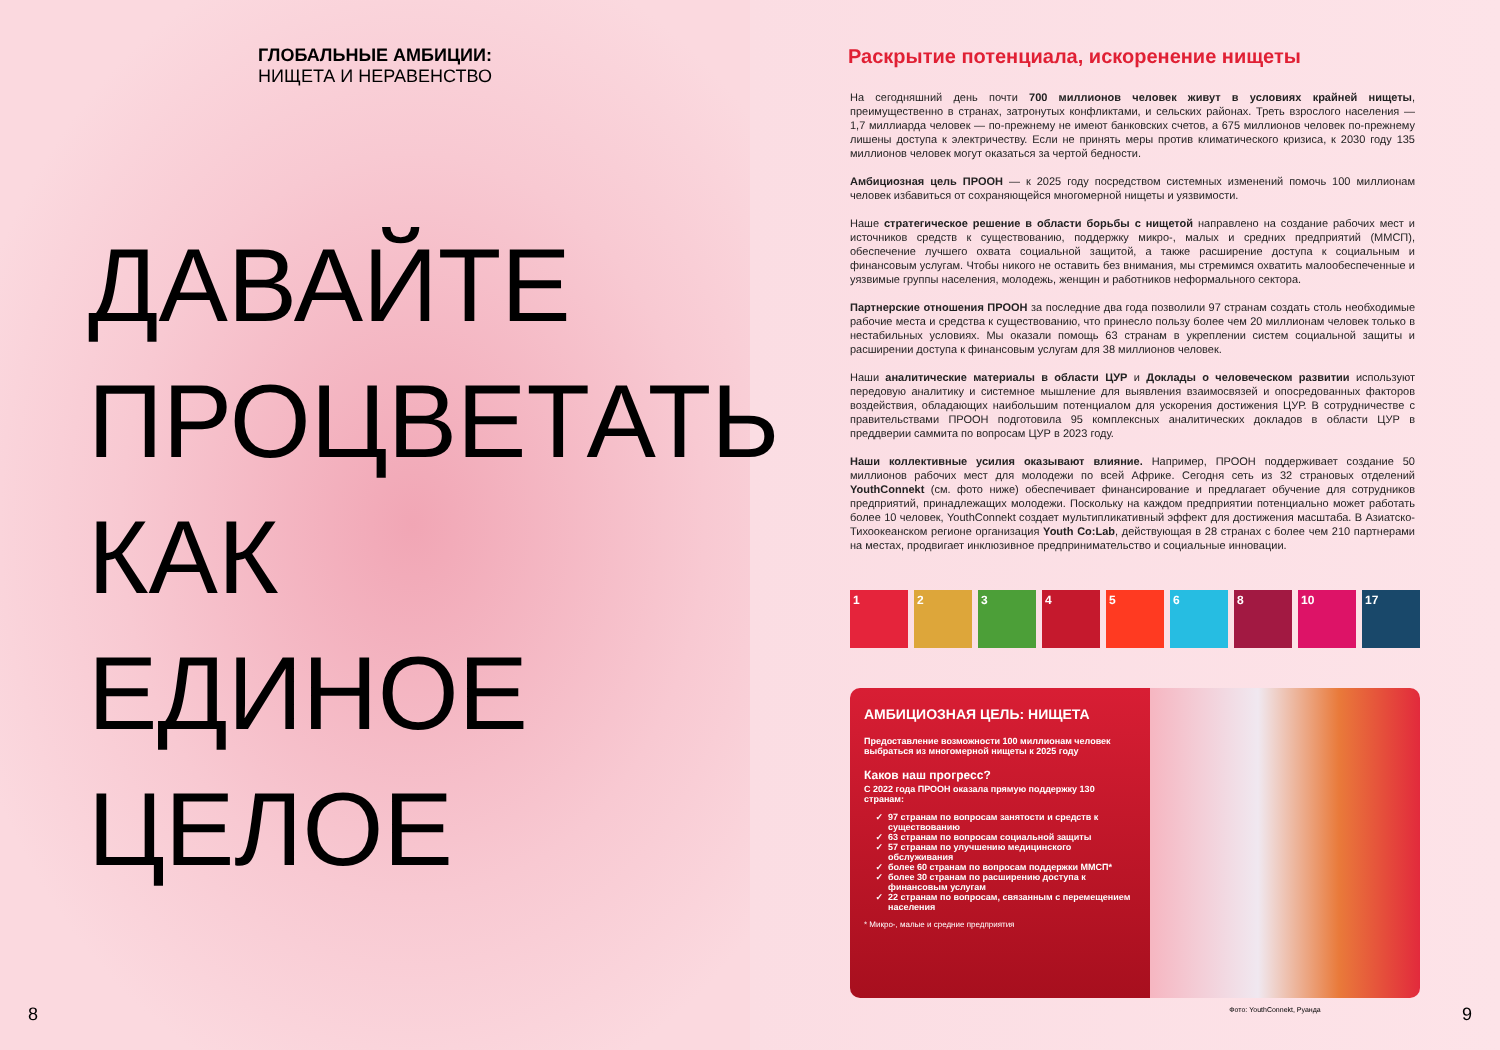ГЛОБАЛЬНЫЕ АМБИЦИИ:
НИЩЕТА И НЕРАВЕНСТВО
ДАВАЙТЕ
ПРОЦВЕТАТЬ
КАК
ЕДИНОЕ
ЦЕЛОЕ
8
Раскрытие потенциала, искоренение нищеты
На сегодняшний день почти 700 миллионов человек живут в условиях крайней нищеты, преимущественно в странах, затронутых конфликтами, и сельских районах. Треть взрослого населения — 1,7 миллиарда человек — по-прежнему не имеют банковских счетов, а 675 миллионов человек по-прежнему лишены доступа к электричеству. Если не принять меры против климатического кризиса, к 2030 году 135 миллионов человек могут оказаться за чертой бедности.
Амбициозная цель ПРООН — к 2025 году посредством системных изменений помочь 100 миллионам человек избавиться от сохраняющейся многомерной нищеты и уязвимости.
Наше стратегическое решение в области борьбы с нищетой направлено на создание рабочих мест и источников средств к существованию, поддержку микро-, малых и средних предприятий (ММСП), обеспечение лучшего охвата социальной защитой, а также расширение доступа к социальным и финансовым услугам. Чтобы никого не оставить без внимания, мы стремимся охватить малообеспеченные и уязвимые группы населения, молодежь, женщин и работников неформального сектора.
Партнерские отношения ПРООН за последние два года позволили 97 странам создать столь необходимые рабочие места и средства к существованию, что принесло пользу более чем 20 миллионам человек только в нестабильных условиях. Мы оказали помощь 63 странам в укреплении систем социальной защиты и расширении доступа к финансовым услугам для 38 миллионов человек.
Наши аналитические материалы в области ЦУР и Доклады о человеческом развитии используют передовую аналитику и системное мышление для выявления взаимосвязей и опосредованных факторов воздействия, обладающих наибольшим потенциалом для ускорения достижения ЦУР. В сотрудничестве с правительствами ПРООН подготовила 95 комплексных аналитических докладов в области ЦУР в преддверии саммита по вопросам ЦУР в 2023 году.
Наши коллективные усилия оказывают влияние. Например, ПРООН поддерживает создание 50 миллионов рабочих мест для молодежи по всей Африке. Сегодня сеть из 32 страновых отделений YouthConnekt (см. фото ниже) обеспечивает финансирование и предлагает обучение для сотрудников предприятий, принадлежащих молодежи. Поскольку на каждом предприятии потенциально может работать более 10 человек, YouthConnekt создает мультипликативный эффект для достижения масштаба. В Азиатско-Тихоокеанском регионе организация Youth Co:Lab, действующая в 28 странах с более чем 210 партнерами на местах, продвигает инклюзивное предпринимательство и социальные инновации.
1 2 3 4 5 6 8 10 17
АМБИЦИОЗНАЯ ЦЕЛЬ: НИЩЕТА
Предоставление возможности 100 миллионам человек выбраться из многомерной нищеты к 2025 году
Каков наш прогресс?
С 2022 года ПРООН оказала прямую поддержку 130 странам:
97 странам по вопросам занятости и средств к существованию
63 странам по вопросам социальной защиты
57 странам по улучшению медицинского обслуживания
более 60 странам по вопросам поддержки ММСП*
более 30 странам по расширению доступа к финансовым услугам
22 странам по вопросам, связанным с перемещением населения
* Микро-, малые и средние предприятия
Фото: YouthConnekt, Руанда
9